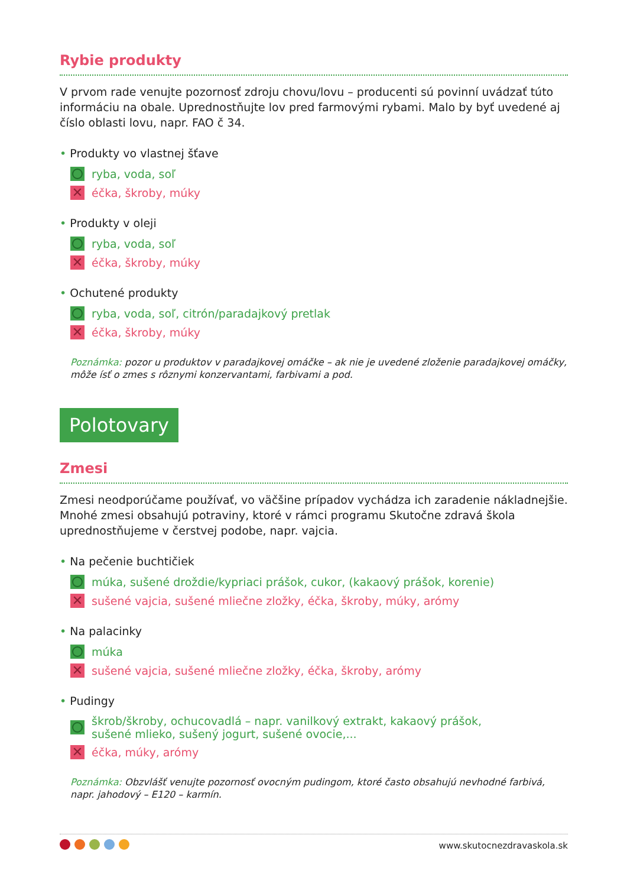Rybie produkty
V prvom rade venujte pozornosť zdroju chovu/lovu – producenti sú povinní uvádzať túto informáciu na obale. Uprednostňujte lov pred farmovými rybami. Malo by byť uvedené aj číslo oblasti lovu, napr. FAO č 34.
• Produkty vo vlastnej šťave
ryba, voda, soľ
✕
éčka, škroby, múky
• Produkty v oleji
ryba, voda, soľ
✕
éčka, škroby, múky
• Ochutené produkty
ryba, voda, soľ, citrón/paradajkový pretlak
✕
éčka, škroby, múky
Poznámka: pozor u produktov v paradajkovej omáčke – ak nie je uvedené zloženie paradajkovej omáčky, môže ísť o zmes s rôznymi konzervantami, farbivami a pod.
Polotovary
Zmesi
Zmesi neodporúčame používať, vo väčšine prípadov vychádza ich zaradenie nákladnejšie. Mnohé zmesi obsahujú potraviny, ktoré v rámci programu Skutočne zdravá škola uprednostňujeme v čerstvej podobe, napr. vajcia.
• Na pečenie buchtičiek
múka, sušené droždie/kypriaci prášok, cukor, (kakaový prášok, korenie)
✕
sušené vajcia, sušené mliečne zložky, éčka, škroby, múky, arómy
• Na palacinky
múka
✕
sušené vajcia, sušené mliečne zložky, éčka, škroby, arómy
• Pudingy
škrob/škroby, ochucovadlá – napr. vanilkový extrakt, kakaový prášok,
sušené mlieko, sušený jogurt, sušené ovocie,...
✕
éčka, múky, arómy
Poznámka: Obzvlášť venujte pozornosť ovocným pudingom, ktoré často obsahujú nevhodné farbivá, napr. jahodový – E120 – karmín.
www.skutocnezdravaskola.sk